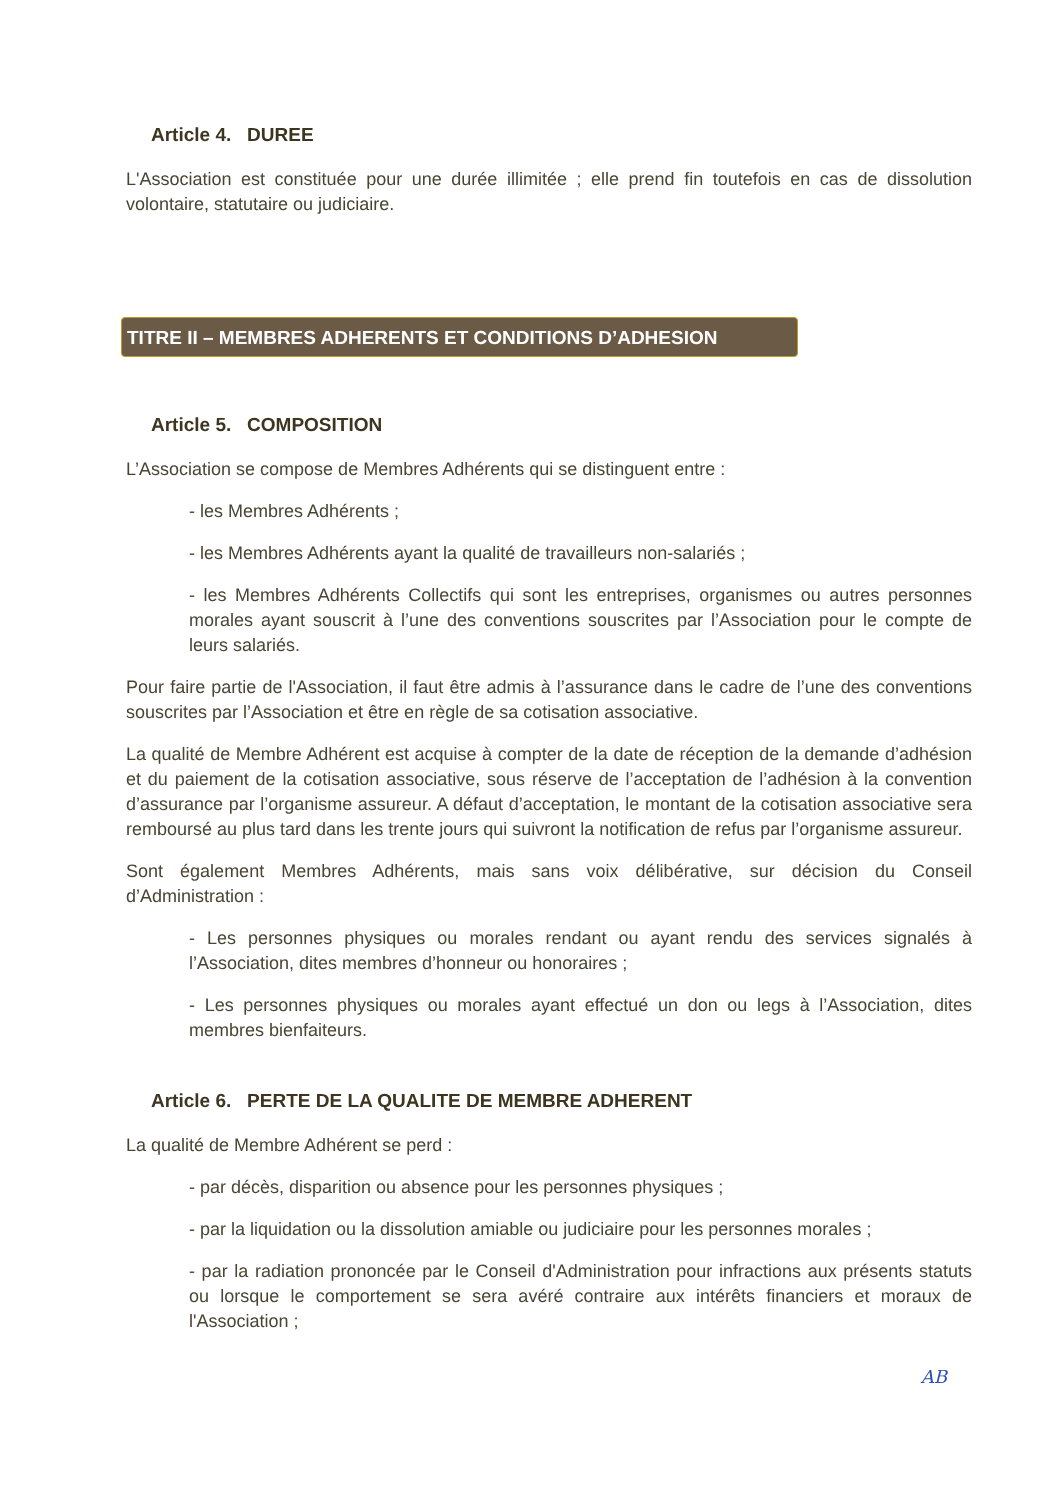Article 4. DUREE
L'Association est constituée pour une durée illimitée ; elle prend fin toutefois en cas de dissolution volontaire, statutaire ou judiciaire.
TITRE II – MEMBRES ADHERENTS ET CONDITIONS D’ADHESION
Article 5. COMPOSITION
L’Association se compose de Membres Adhérents qui se distinguent entre :
- les Membres Adhérents ;
- les Membres Adhérents ayant la qualité de travailleurs non-salariés ;
- les Membres Adhérents Collectifs qui sont les entreprises, organismes ou autres personnes morales ayant souscrit à l’une des conventions souscrites par l’Association pour le compte de leurs salariés.
Pour faire partie de l'Association, il faut être admis à l’assurance dans le cadre de l’une des conventions souscrites par l’Association et être en règle de sa cotisation associative.
La qualité de Membre Adhérent est acquise à compter de la date de réception de la demande d’adhésion et du paiement de la cotisation associative, sous réserve de l’acceptation de l’adhésion à la convention d’assurance par l’organisme assureur. A défaut d’acceptation, le montant de la cotisation associative sera remboursé au plus tard dans les trente jours qui suivront la notification de refus par l’organisme assureur.
Sont également Membres Adhérents, mais sans voix délibérative, sur décision du Conseil d’Administration :
- Les personnes physiques ou morales rendant ou ayant rendu des services signalés à l’Association, dites membres d’honneur ou honoraires ;
- Les personnes physiques ou morales ayant effectué un don ou legs à l’Association, dites membres bienfaiteurs.
Article 6. PERTE DE LA QUALITE DE MEMBRE ADHERENT
La qualité de Membre Adhérent se perd :
- par décès, disparition ou absence pour les personnes physiques ;
- par la liquidation ou la dissolution amiable ou judiciaire pour les personnes morales ;
- par la radiation prononcée par le Conseil d'Administration pour infractions aux présents statuts ou lorsque le comportement se sera avéré contraire aux intérêts financiers et moraux de l'Association ;
AB